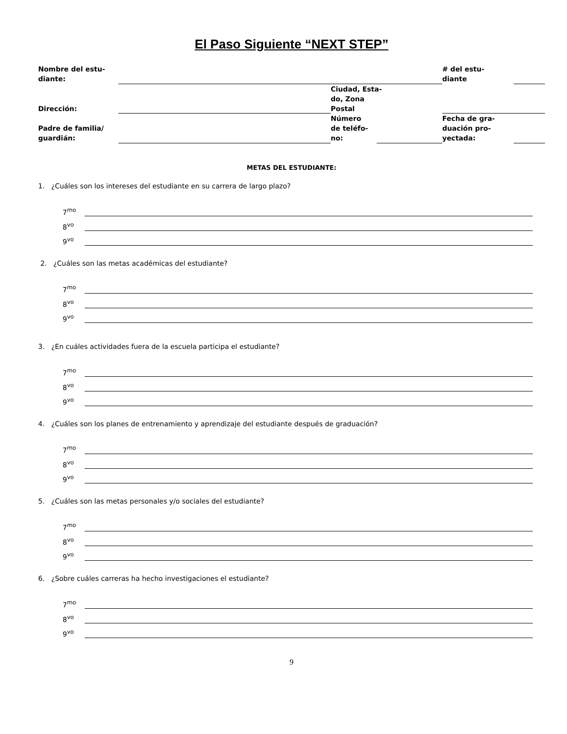El Paso Siguiente “NEXT STEP”
| Nombre del estu- diante: | | | | # del estu- diante | |
| Dirección: | | Ciudad, Esta- do, Zona Postal | | | |
| Padre de familia/ guardián: | | Número de teléfo- no: | | Fecha de gra- duación pro- yectada: | |
METAS DEL ESTUDIANTE:
1. ¿Cuáles son los intereses del estudiante en su carrera de largo plazo?
7<sup>mo</sup>
8<sup>vo</sup>
9<sup>vo</sup>
2. ¿Cuáles son las metas académicas del estudiante?
7<sup>mo</sup>
8<sup>vo</sup>
9<sup>vo</sup>
3. ¿En cuáles actividades fuera de la escuela participa el estudiante?
7<sup>mo</sup>
8<sup>vo</sup>
9<sup>vo</sup>
4. ¿Cuáles son los planes de entrenamiento y aprendizaje del estudiante después de graduación?
7<sup>mo</sup>
8<sup>vo</sup>
9<sup>vo</sup>
5. ¿Cuáles son las metas personales y/o sociales del estudiante?
7<sup>mo</sup>
8<sup>vo</sup>
9<sup>vo</sup>
6. ¿Sobre cuáles carreras ha hecho investigaciones el estudiante?
7<sup>mo</sup>
8<sup>vo</sup>
9<sup>vo</sup>
9